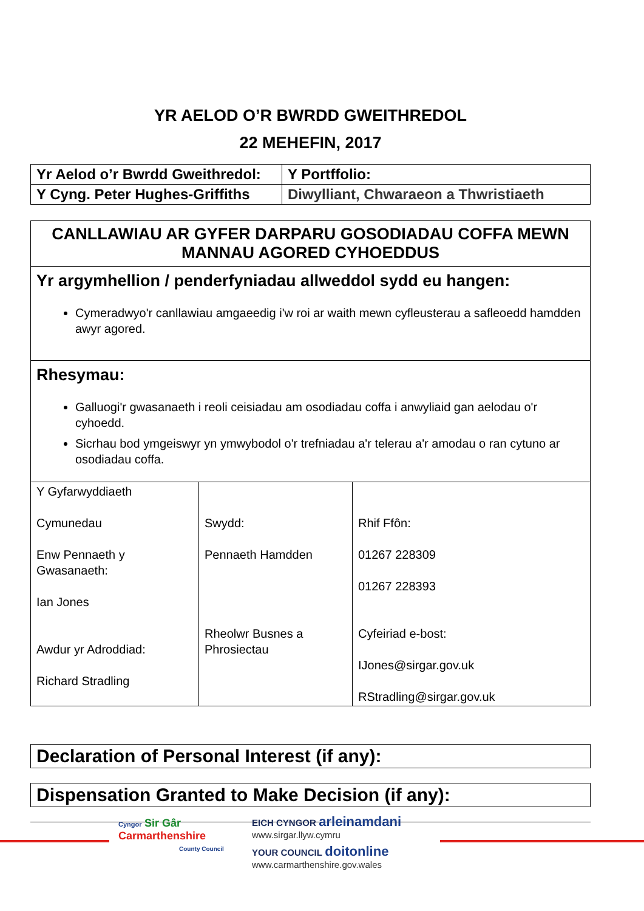YR AELOD O’R BWRDD GWEITHREDOL
22 MEHEFIN, 2017
| Yr Aelod o’r Bwrdd Gweithredol: | Y Portffolio: |
| Y Cyng. Peter Hughes-Griffiths | Diwylliant, Chwaraeon a Thwristiaeth |
| CANLLAWIAU AR GYFER DARPARU GOSODIADAU COFFA MEWN MANNAU AGORED CYHOEDDUS |
| Yr argymhellion / penderfyniadau allweddol sydd eu hangen: Cymeradwyo'r canllawiau amgaeedig i'w roi ar waith mewn cyfleusterau a safleoedd hamdden awyr agored. |
| Rhesymau: Galluogi'r gwasanaeth i reoli ceisiadau am osodiadau coffa i anwyliaid gan aelodau o'r cyhoedd. Sicrhau bod ymgeiswyr yn ymwybodol o'r trefniadau a'r telerau a'r amodau o ran cytuno ar osodiadau coffa. |
| Y Gyfarwyddiaeth Cymunedau Enw Pennaeth y Gwasanaeth: Ian Jones Awdur yr Adroddiad: Richard Stradling | Swydd: Pennaeth Hamdden Rheolwr Busnes a Phrosiectau | Rhif Ffôn: 01267 228309 01267 228393 Cyfeiriad e-bost: IJones@sirgar.gov.uk RStradling@sirgar.gov.uk |
Declaration of Personal Interest (if any):
Dispensation Granted to Make Decision (if any):
Cyngor Sir Gâr
Carmarthenshire
County Council
EICH CYNGOR arleinamdani
www.sirgar.llyw.cymru
YOUR COUNCIL doitonline
www.carmarthenshire.gov.wales